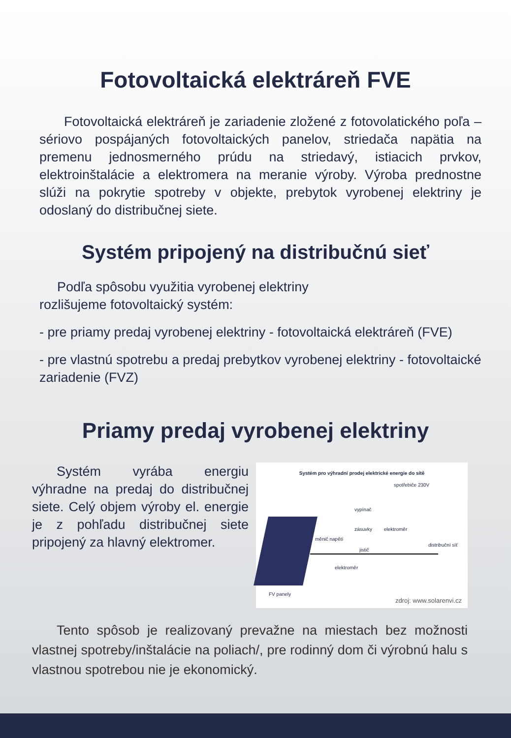Fotovoltaická elektráreň FVE
Fotovoltaická elektráreň je zariadenie zložené z fotovolatického poľa – sériovo pospájaných fotovoltaických panelov, striedača napätia na premenu jednosmerného prúdu na striedavý, istiacich prvkov, elektroinštalácie a elektromera na meranie výroby. Výroba prednostne slúži na pokrytie spotreby v objekte, prebytok vyrobenej elektriny je odoslaný do distribučnej siete.
Systém pripojený na distribučnú sieť
Podľa spôsobu využitia vyrobenej elektriny
rozlišujeme fotovoltaický systém:
- pre priamy predaj vyrobenej elektriny - fotovoltaická elektráreň (FVE)
- pre vlastnú spotrebu a predaj prebytkov vyrobenej elektriny - fotovoltaické zariadenie (FVZ)
Priamy predaj vyrobenej elektriny
Systém pro výhradní prodej elektrické energie do sítě
spotřebiče 230V
vypínač
zásuvky elektroměr
měnič napětí
jistič
elektroměr
distribuční síť
FV panely
zdroj: www.solarenvi.cz
Systém vyrába energiu výhradne na predaj do distribučnej siete. Celý objem výroby el. energie je z pohľadu distribučnej siete pripojený za hlavný elektromer.
Tento spôsob je realizovaný prevažne na miestach bez možnosti vlastnej spotreby/inštalácie na poliach/, pre rodinný dom či výrobnú halu s vlastnou spotrebou nie je ekonomický.